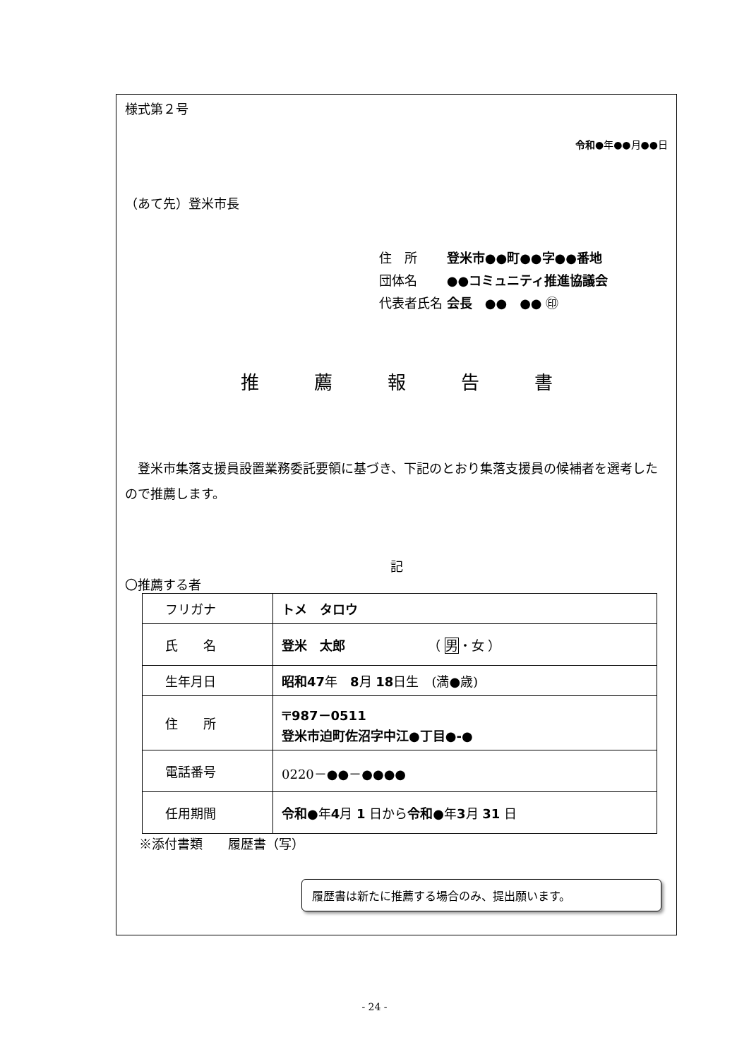様式第２号
令和●年●●月●●日
（あて先）登米市長
住　所　　 登米市●●町●●字●●番地
団体名　　 ●●コミュニティ推進協議会
代表者氏名 会長　●●　●● ㊞
推　　　薦　　　報　　　告　　　書
　登米市集落支援員設置業務委託要領に基づき、下記のとおり集落支援員の候補者を選考したので推薦します。
記
〇推薦する者
| フリガナ | トメ タロウ |
| 氏 名 | 登米 太郎 （ 男 ・女 ） |
| 生年月日 | 昭和47 年 8 月 18 日生 (満●歳) |
| 住 所 | 〒987－0511 登米市迫町佐沼字中江●丁目●-● |
| 電話番号 | 0220－●●－●●●● |
| 任用期間 | 令和● 年 4 月 1 日から 令和● 年 3 月 31 日 |
※添付書類　　履歴書（写）
履歴書は新たに推薦する場合のみ、提出願います。
- 24 -